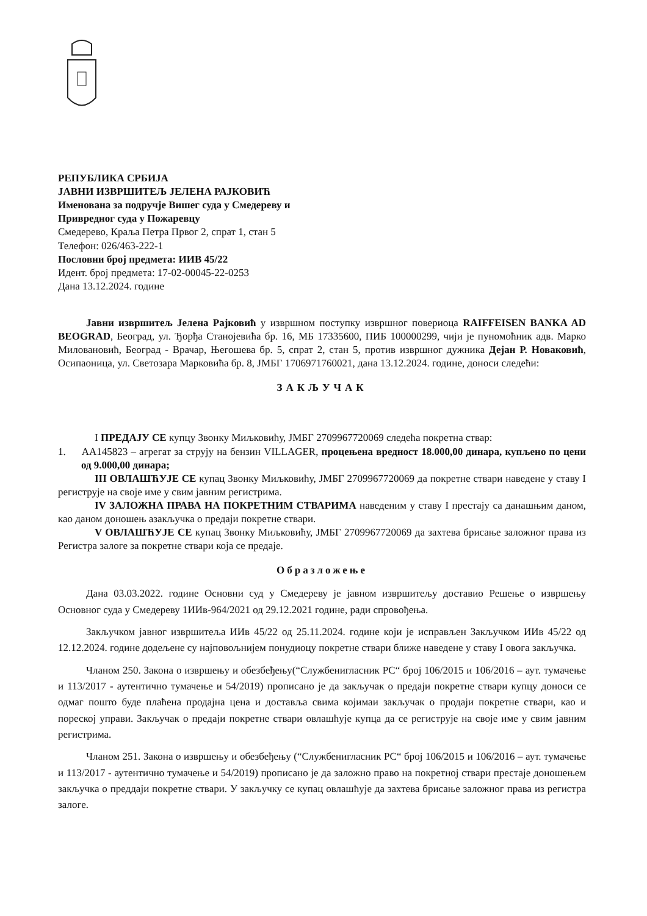РЕПУБЛИКА СРБИЈА
ЈАВНИ ИЗВРШИТЕЉ ЈЕЛЕНА РАЈКОВИЋ
Именована за подручје Вишег суда у Смедереву и
Привредног суда у Пожаревцу
Смедерево, Краља Петра Првог 2, спрат 1, стан 5
Телефон: 026/463-222-1
Пословни број предмета: ИИВ 45/22
Идент. број предмета: 17-02-00045-22-0253
Дана 13.12.2024. године
Јавни извршитељ Јелена Рајковић у извршном поступку извршног повериоца RAIFFEISEN BANKA AD BEOGRAD, Београд, ул. Ђорђа Станојевића бр. 16, МБ 17335600, ПИБ 100000299, чији је пуномоћник адв. Марко Миловановић, Београд - Врачар, Његошева бр. 5, спрат 2, стан 5, против извршног дужника Дејан Р. Новаковић, Осипаоница, ул. Светозара Марковића бр. 8, ЈМБГ 1706971760021, дана 13.12.2024. године, доноси следећи:
ЗАКЉУЧАК
I ПРЕДАЈУ СЕ купцу Звонку Миљковићу, ЈМБГ 2709967720069 следећа покретна ствар:
1. АА145823 – агрегат за струју на бензин VILLAGER, процењена вредност 18.000,00 динара, купљено по цени од 9.000,00 динара;
III ОВЛАШЋУЈЕ СЕ купац Звонку Миљковићу, ЈМБГ 2709967720069 да покретне ствари наведене у ставу I региструје на своје име у свим јавним регистрима.
IV ЗАЛОЖНА ПРАВА НА ПОКРЕТНИМ СТВАРИМА наведеним у ставу I престају са данашњим даном, као даном доношењ азакључка о предаји покретне ствари.
V ОВЛАШЋУЈЕ СЕ купац Звонку Миљковићу, ЈМБГ 2709967720069 да захтева брисање заложног права из Регистра залоге за покретне ствари која се предаје.
Образложење
Дана 03.03.2022. године Основни суд у Смедереву је јавном извршитељу доставио Решење о извршењу Основног суда у Смедереву 1ИИв-964/2021 од 29.12.2021 године, ради спровођења.
Закључком јавног извршитеља ИИв 45/22 од 25.11.2024. године који је исправљен Закључком ИИв 45/22 од 12.12.2024. године додељене су најповољнијем понудиоцу покретне ствари ближе наведене у ставу I овога закључка.
Чланом 250. Закона о извршењу и обезбеђењу(“Службенигласник РС“ број 106/2015 и 106/2016 – аут. тумачење и 113/2017 - аутентично тумачење и 54/2019) прописано је да закључак о предаји покретне ствари купцу доноси се одмаг пошто буде плаћена продајна цена и доставља свима којимаи закључак о продаји покретне ствари, као и пореској управи. Закључак о предаји покретне ствари овлашћује купца да се региструје на своје име у свим јавним регистрима.
Чланом 251. Закона о извршењу и обезбеђењу (“Службенигласник РС“ број 106/2015 и 106/2016 – аут. тумачење и 113/2017 - аутентично тумачење и 54/2019) прописано је да заложно право на покретној ствари престаје доношењем закључка о преддаји покретне ствари. У закључку се купац овлашћује да захтева брисање заложног права из регистра залоге.